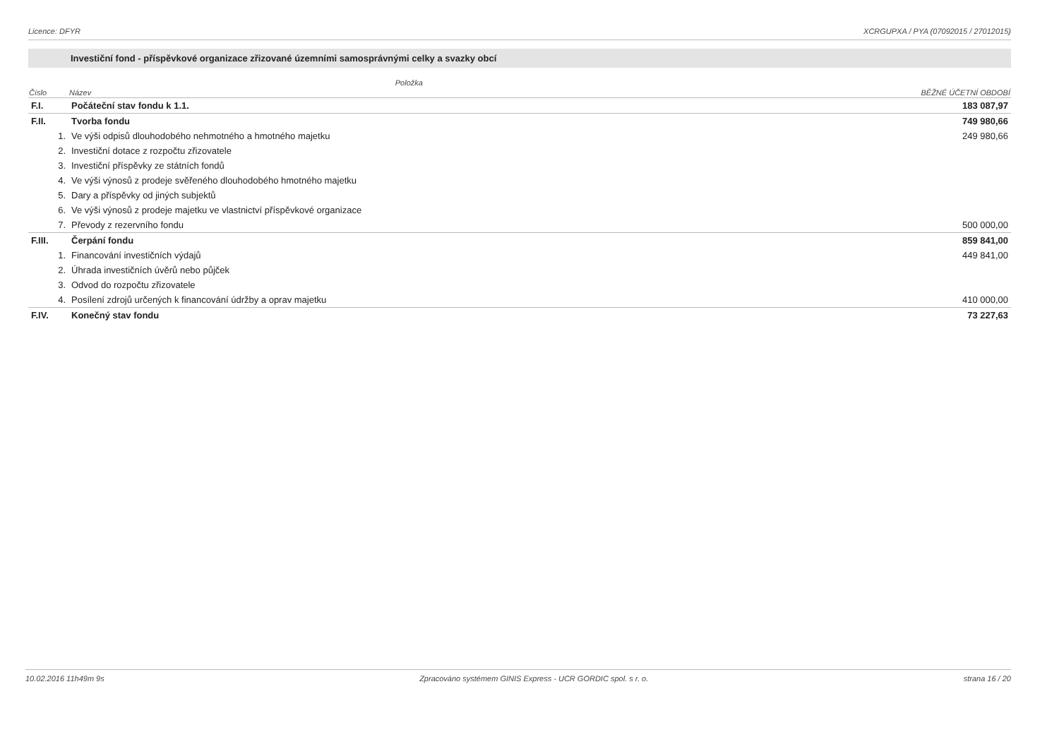Licence: DFYR XCRGUPXA / PYA (07092015 / 27012015)
Investiční fond - příspěvkové organizace zřizované územními samosprávnými celky a svazky obcí
| Položka | | |
| --- | --- | --- |
| Číslo | Název | BĚŽNÉ ÚČETNÍ OBDOBÍ |
| F.I. | Počáteční stav fondu k 1.1. | 183 087,97 |
| F.II. | Tvorba fondu | 749 980,66 |
| 1. | Ve výši odpisů dlouhodobého nehmotného a hmotného majetku | 249 980,66 |
| 2. | Investiční dotace z rozpočtu zřizovatele | |
| 3. | Investiční příspěvky ze státních fondů | |
| 4. | Ve výši výnosů z prodeje svěřeného dlouhodobého hmotného majetku | |
| 5. | Dary a příspěvky od jiných subjektů | |
| 6. | Ve výši výnosů z prodeje majetku ve vlastnictví příspěvkové organizace | |
| 7. | Převody z rezervního fondu | 500 000,00 |
| F.III. | Čerpání fondu | 859 841,00 |
| 1. | Financování investičních výdajů | 449 841,00 |
| 2. | Úhrada investičních úvěrů nebo půjček | |
| 3. | Odvod do rozpočtu zřizovatele | |
| 4. | Posílení zdrojů určených k financování údržby a oprav majetku | 410 000,00 |
| F.IV. | Konečný stav fondu | 73 227,63 |
10.02.2016 11h49m 9s Zpracováno systémem GINIS Express - UCR GORDIC spol. s r. o. strana 16 / 20